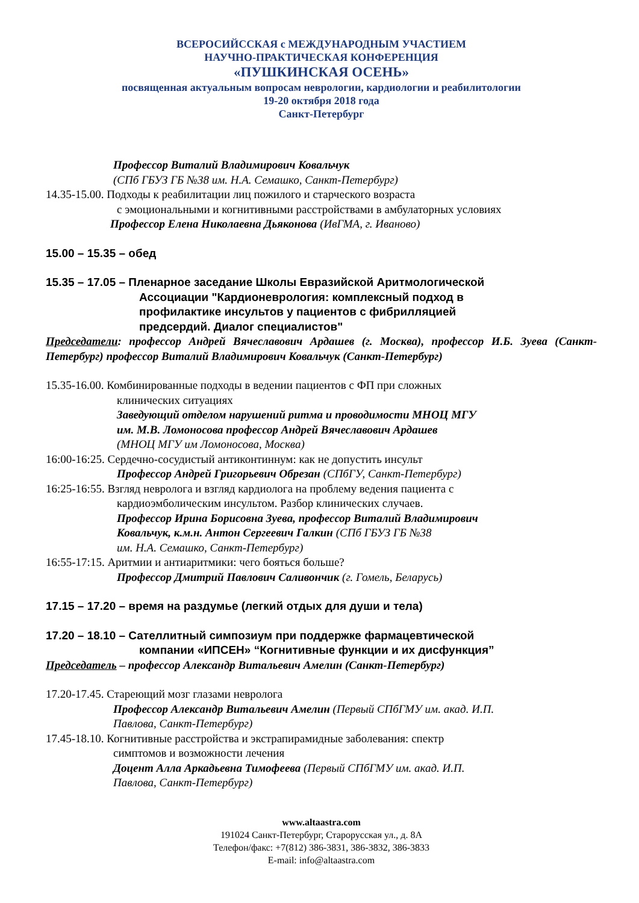ВСЕРОСИЙССКАЯ с МЕЖДУНАРОДНЫМ УЧАСТИЕМ
НАУЧНО-ПРАКТИЧЕСКАЯ КОНФЕРЕНЦИЯ
«ПУШКИНСКАЯ ОСЕНЬ»
посвященная актуальным вопросам неврологии, кардиологии и реабилитологии
19-20 октября 2018 года
Санкт-Петербург
Профессор Виталий Владимирович Ковальчук
(СПб ГБУЗ ГБ №38 им. Н.А. Семашко, Санкт-Петербург)
14.35-15.00. Подходы к реабилитации лиц пожилого и старческого возраста
с эмоциональными и когнитивными расстройствами в амбулаторных условиях
Профессор Елена Николаевна Дьяконова (ИвГМА, г. Иваново)
15.00 – 15.35 – обед
15.35 – 17.05 – Пленарное заседание Школы Евразийской Аритмологической
Ассоциации "Кардионеврология: комплексный подход в
профилактике инсультов у пациентов с фибрилляцией
предсердий. Диалог специалистов"
Председатели: профессор Андрей Вячеславович Ардашев (г. Москва), профессор И.Б. Зуева (Санкт-Петербург) профессор Виталий Владимирович Ковальчук (Санкт-Петербург)
15.35-16.00. Комбинированные подходы в ведении пациентов с ФП при сложных
клинических ситуациях
Заведующий отделом нарушений ритма и проводимости МНОЦ МГУ
им. М.В. Ломоносова профессор Андрей Вячеславович Ардашев
(МНОЦ МГУ им Ломоносова, Москва)
16:00-16:25. Сердечно-сосудистый антиконтиннум: как не допустить инсульт
Профессор Андрей Григорьевич Обрезан (СПбГУ, Санкт-Петербург)
16:25-16:55. Взгляд невролога и взгляд кардиолога на проблему ведения пациента с
кардиоэмболическим инсультом. Разбор клинических случаев.
Профессор Ирина Борисовна Зуева, профессор Виталий Владимирович
Ковальчук, к.м.н. Антон Сергеевич Галкин (СПб ГБУЗ ГБ №38
им. Н.А. Семашко, Санкт-Петербург)
16:55-17:15. Аритмии и антиаритмики: чего бояться больше?
Профессор Дмитрий Павлович Саливончик (г. Гомель, Беларусь)
17.15 – 17.20 – время на раздумье (легкий отдых для души и тела)
17.20 – 18.10 – Сателлитный симпозиум при поддержке фармацевтической
компании «ИПСЕН» “Когнитивные функции и их дисфункция”
Председатель – профессор Александр Витальевич Амелин (Санкт-Петербург)
17.20-17.45. Стареющий мозг глазами невролога
Профессор Александр Витальевич Амелин (Первый СПбГМУ им. акад. И.П.
Павлова, Санкт-Петербург)
17.45-18.10. Когнитивные расстройства и экстрапирамидные заболевания: спектр
симптомов и возможности лечения
Доцент Алла Аркадьевна Тимофеева (Первый СПбГМУ им. акад. И.П.
Павлова, Санкт-Петербург)
www.altaastra.com
191024 Санкт-Петербург, Старорусская ул., д. 8А
Телефон/факс: +7(812) 386-3831, 386-3832, 386-3833
E-mail: info@altaastra.com